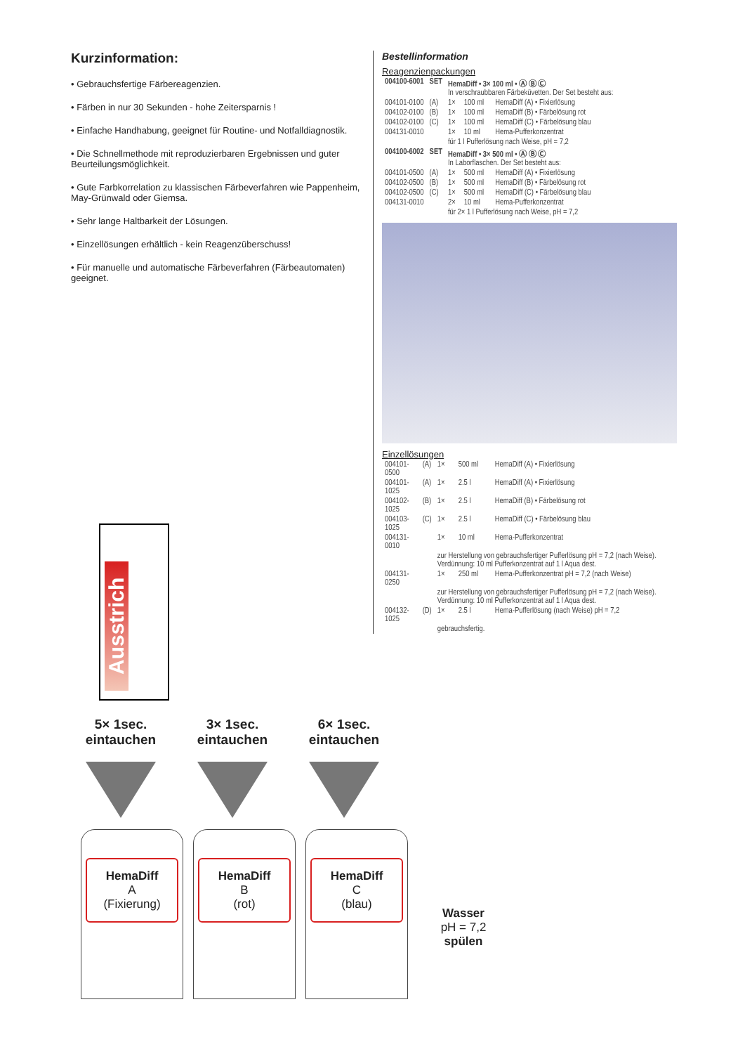Kurzinformation:
• Gebrauchsfertige Färbereagenzien.
• Färben in nur 30 Sekunden - hohe Zeitersparnis !
• Einfache Handhabung, geeignet für Routine- und Notfalldiagnostik.
• Die Schnellmethode mit reproduzierbaren Ergebnissen und guter Beurteilungsmöglichkeit.
• Gute Farbkorrelation zu klassischen Färbeverfahren wie Pappenheim, May-Grünwald oder Giemsa.
• Sehr lange Haltbarkeit der Lösungen.
• Einzellösungen erhältlich - kein Reagenzüberschuss!
• Für manuelle und automatische Färbeverfahren (Färbeautomaten) geeignet.
Bestellinformation
Reagenzienpackungen
| 004100-6001 | SET | HemaDiff • 3× 100 ml • Ⓐ Ⓑ Ⓒ In verschraubbaren Färbeküvetten. Der Set besteht aus: | | |
| 004101-0100 | (A) | 1× | 100 ml | HemaDiff (A) • Fixierlösung |
| 004102-0100 | (B) | 1× | 100 ml | HemaDiff (B) • Färbelösung rot |
| 004102-0100 | (C) | 1× | 100 ml | HemaDiff (C) • Färbelösung blau |
| 004131-0010 | | 1× | 10 ml | Hema-Pufferkonzentrat |
| | | für 1 l Pufferlösung nach Weise, pH = 7,2 | | |
| 004100-6002 | SET | HemaDiff • 3× 500 ml • Ⓐ Ⓑ Ⓒ In Laborflaschen. Der Set besteht aus: | | |
| 004101-0500 | (A) | 1× | 500 ml | HemaDiff (A) • Fixierlösung |
| 004102-0500 | (B) | 1× | 500 ml | HemaDiff (B) • Färbelösung rot |
| 004102-0500 | (C) | 1× | 500 ml | HemaDiff (C) • Färbelösung blau |
| 004131-0010 | | 2× | 10 ml | Hema-Pufferkonzentrat |
| | | für 2× 1 l Pufferlösung nach Weise, pH = 7,2 | | |
Einzellösungen
| 004101-0500 | (A) | 1× | 500 ml | HemaDiff (A) • Fixierlösung |
| 004101-1025 | (A) | 1× | 2.5 l | HemaDiff (A) • Fixierlösung |
| 004102-1025 | (B) | 1× | 2.5 l | HemaDiff (B) • Färbelösung rot |
| 004103-1025 | (C) | 1× | 2.5 l | HemaDiff (C) • Färbelösung blau |
| 004131-0010 | | 1× | 10 ml | Hema-Pufferkonzentrat |
| | | zur Herstellung von gebrauchsfertiger Pufferlösung pH = 7,2 (nach Weise). Verdünnung: 10 ml Pufferkonzentrat auf 1 l Aqua dest. | | |
| 004131-0250 | | 1× | 250 ml | Hema-Pufferkonzentrat pH = 7,2 (nach Weise) |
| | | zur Herstellung von gebrauchsfertiger Pufferlösung pH = 7,2 (nach Weise). Verdünnung: 10 ml Pufferkonzentrat auf 1 l Aqua dest. | | |
| 004132-1025 | (D) | 1× | 2.5 l | Hema-Pufferlösung (nach Weise) pH = 7,2 |
| | | gebrauchsfertig. | | |
Ausstrich
5× 1sec.
eintauchen
3× 1sec.
eintauchen
6× 1sec.
eintauchen
HemaDiff
A
(Fixierung)
HemaDiff
B
(rot)
HemaDiff
C
(blau)
Wasser
pH = 7,2
spülen